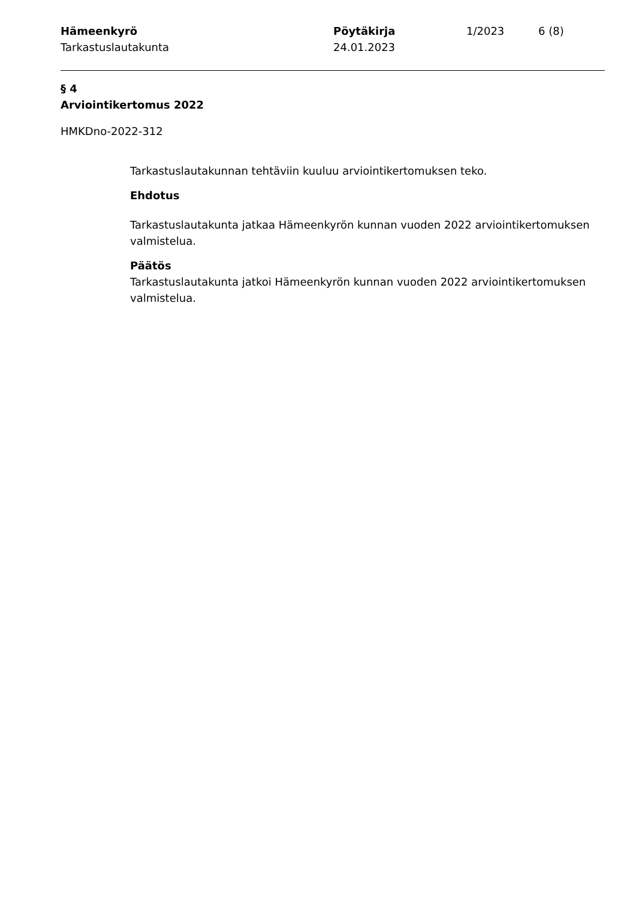Hämeenkyrö
Tarkastuslautakunta
Pöytäkirja
24.01.2023
1/2023 6 (8)
§ 4
Arviointikertomus 2022
HMKDno-2022-312
Tarkastuslautakunnan tehtäviin kuuluu arviointikertomuksen teko.
Ehdotus
Tarkastuslautakunta jatkaa Hämeenkyrön kunnan vuoden 2022 arviointikertomuksen valmistelua.
Päätös
Tarkastuslautakunta jatkoi Hämeenkyrön kunnan vuoden 2022 arviointikertomuksen valmistelua.